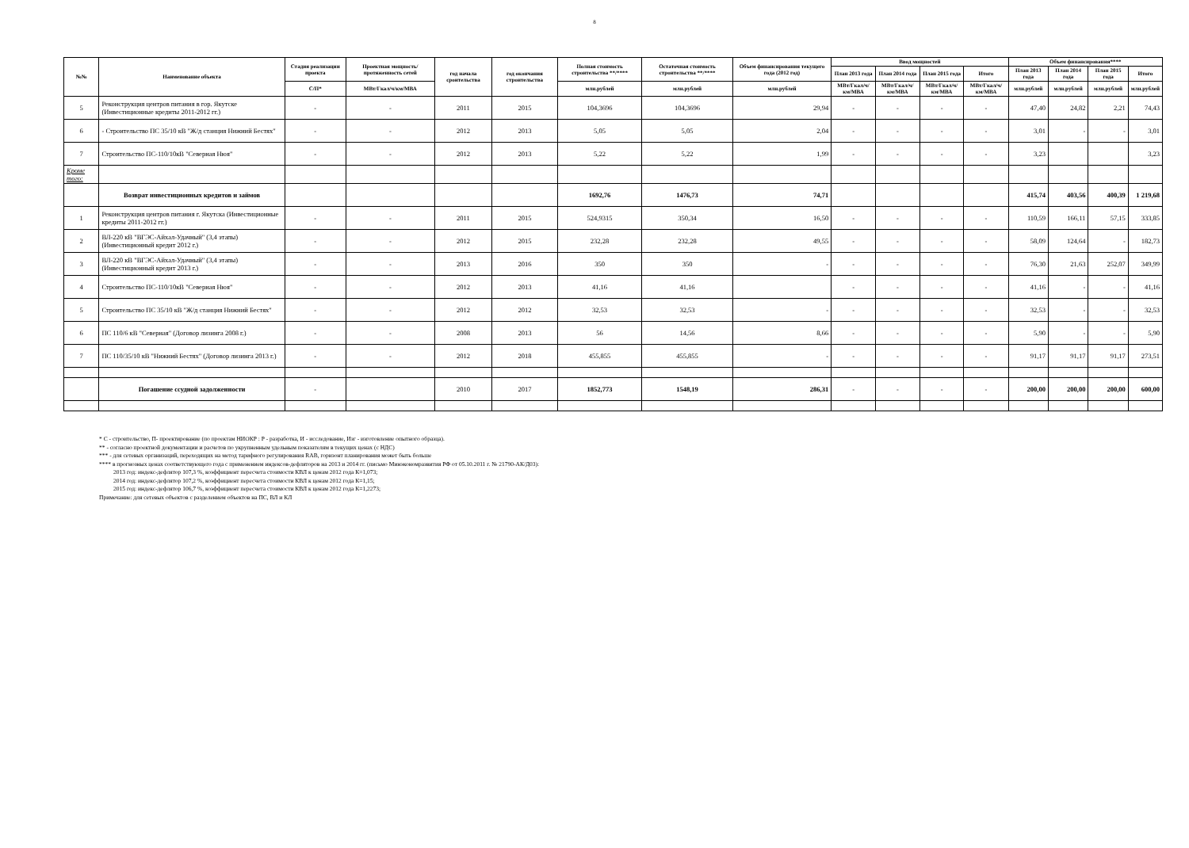8
| №№ | Наименование объекта | Стадия реализации проекта | Проектная мощность/ протяженность сетей | год начала сроительства | год окончания строительства | Полная стоимость строительства **/**** | Остаточная стоимость строительства **/**** | Объем финансирования текущего года (2012 год) | Ввод мощностей | | | | Объем финансирования**** | | | |
| --- | --- | --- | --- | --- | --- | --- | --- | --- | --- | --- | --- | --- | --- | --- | --- | --- |
| | | | | | | | | | План 2013 года | План 2014 года | План 2015 года | Итого | План 2013 года | План 2014 года | План 2015 года | Итого |
| | | С/П* | МВт/Гкал/ч/км/МВА | | | млн.рублей | млн.рублей | млн.рублей | МВт/Гкал/ч/км/МВА | МВт/Гкал/ч/км/МВА | МВт/Гкал/ч/км/МВА | МВт/Гкал/ч/км/МВА | млн.рублей | млн.рублей | млн.рублей | млн.рублей |
| 5 | Реконструкция центров питания в гор. Якутске (Инвестиционные кредиты 2011-2012 гг.) | - | - | 2011 | 2015 | 104,3696 | 104,3696 | 29,94 | - | - | - | - | 47,40 | 24,82 | 2,21 | 74,43 |
| 6 | - Строительство ПС 35/10 кВ "Ж/д станция Нижний Бестях" | - | - | 2012 | 2013 | 5,05 | 5,05 | 2,04 | - | - | - | - | 3,01 | - | - | 3,01 |
| 7 | Строительство ПС-110/10кВ "Северная Нюя" | - | - | 2012 | 2013 | 5,22 | 5,22 | 1,99 | - | - | - | - | 3,23 | | | 3,23 |
| Кроме того: | | | | | | | | | | | | | | | | |
| | Возврат инвестиционных кредитов и займов | | | | | 1692,76 | 1476,73 | 74,71 | | | | | 415,74 | 403,56 | 400,39 | 1 219,68 |
| 1 | Реконструкция центров питания г. Якутска (Инвестиционные кредиты 2011-2012 гг.) | - | - | 2011 | 2015 | 524,9315 | 350,34 | 16,50 | - | - | - | - | 110,59 | 166,11 | 57,15 | 333,85 |
| 2 | ВЛ-220 кВ "ВГЭС-Айхал-Удачный" (3,4 этапы) (Инвестиционный кредит 2012 г.) | - | - | 2012 | 2015 | 232,28 | 232,28 | 49,55 | - | - | - | - | 58,09 | 124,64 | - | 182,73 |
| 3 | ВЛ-220 кВ "ВГЭС-Айхал-Удачный" (3,4 этапы) (Инвестиционный кредит 2013 г.) | - | - | 2013 | 2016 | 350 | 350 | - | - | - | - | - | 76,30 | 21,63 | 252,07 | 349,99 |
| 4 | Строительство ПС-110/10кВ "Северная Нюя" | - | - | 2012 | 2013 | 41,16 | 41,16 | | - | - | - | - | 41,16 | - | - | 41,16 |
| 5 | Строительство ПС 35/10 кВ "Ж/д станция Нижний Бестях" | - | - | 2012 | 2012 | 32,53 | 32,53 | - | - | - | - | - | 32,53 | - | - | 32,53 |
| 6 | ПС 110/6 кВ "Северная" (Договор лизинга 2008 г.) | - | - | 2008 | 2013 | 56 | 14,56 | 8,66 | - | - | - | - | 5,90 | - | - | 5,90 |
| 7 | ПС 110/35/10 кВ "Нижний Бестях" (Договор лизинга 2013 г.) | - | - | 2012 | 2018 | 455,855 | 455,855 | - | - | - | - | - | 91,17 | 91,17 | 91,17 | 273,51 |
| | Погашение ссудной задолженности | - | | 2010 | 2017 | 1852,773 | 1548,19 | 286,31 | - | - | - | - | 200,00 | 200,00 | 200,00 | 600,00 |
* С - строительство, П- проектирование (по проектам НИОКР : Р - разработка, И - исследование, Изг - изготовление опытного образца).
** - согласно проектной документации и расчетов по укрупненным удельным показателям в текущих ценах (с НДС)
*** - для сетевых организаций, переходящих на метод тарифного регулирования RAB, горизонт планирования может быть больше
**** в прогнозных ценах соответствующего года с применением индексов-дефляторов на 2013 и 2014 гг. (письмо Минэкономразвития РФ от 05.10.2011 г. № 21790-АК/Д03):
2013 год: индекс-дефлятор 107,3 %, коэффициент пересчета стоимости КВЛ к ценам 2012 года К=1,073;
2014 год: индекс-дефлятор 107,2 %, коэффициент пересчета стоимости КВЛ к ценам 2012 года К=1,15;
2015 год: индекс-дефлятор 106,7 %, коэффициент пересчета стоимости КВЛ к ценам 2012 года К=1,2273;
Примечание: для сетевых объектов с разделением объектов на ПС, ВЛ и КЛ